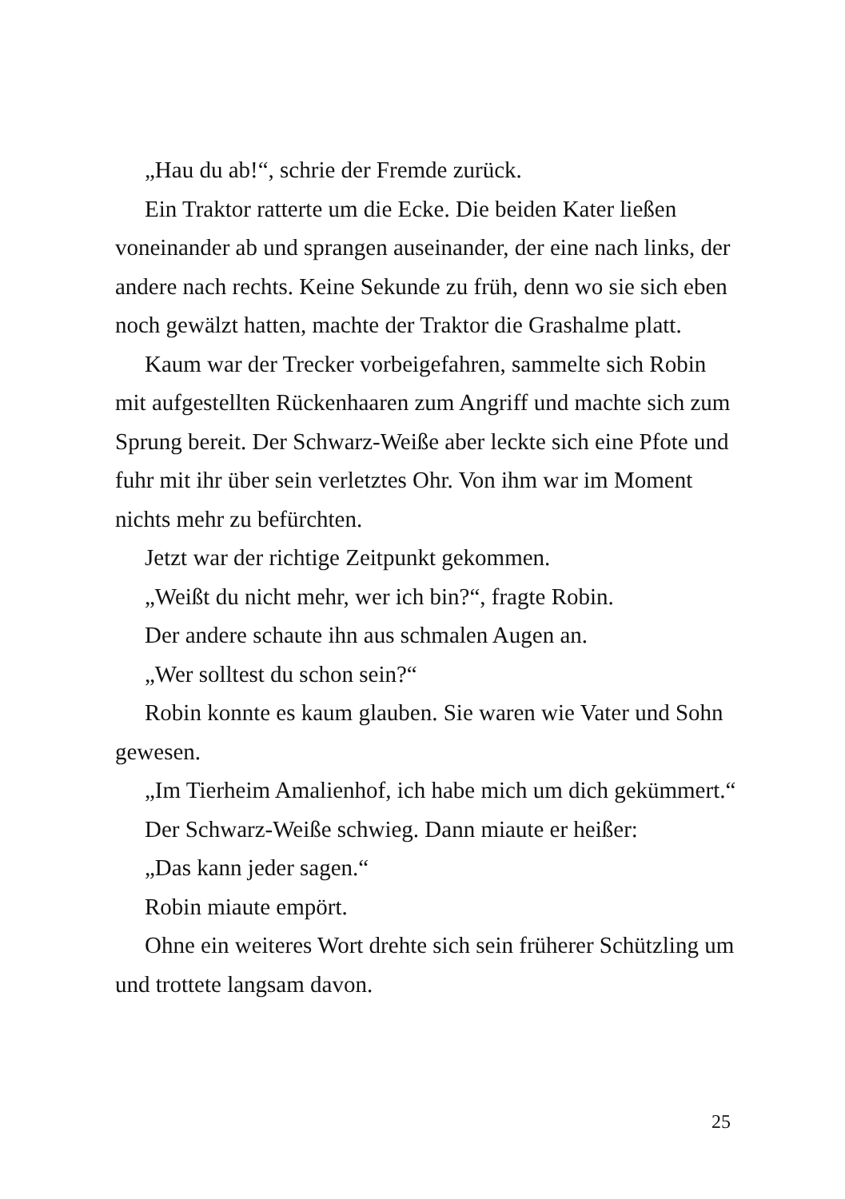„Hau du ab!“, schrie der Fremde zurück.
Ein Traktor ratterte um die Ecke. Die beiden Kater ließen voneinander ab und sprangen auseinander, der eine nach links, der andere nach rechts. Keine Sekunde zu früh, denn wo sie sich eben noch gewälzt hatten, machte der Traktor die Grashalme platt.
Kaum war der Trecker vorbeigefahren, sammelte sich Robin mit aufgestellten Rückenhaaren zum Angriff und machte sich zum Sprung bereit. Der Schwarz-Weiße aber leckte sich eine Pfote und fuhr mit ihr über sein verletztes Ohr. Von ihm war im Moment nichts mehr zu befürchten.
Jetzt war der richtige Zeitpunkt gekommen.
„Weißt du nicht mehr, wer ich bin?“, fragte Robin.
Der andere schaute ihn aus schmalen Augen an.
„Wer solltest du schon sein?“
Robin konnte es kaum glauben. Sie waren wie Vater und Sohn gewesen.
„Im Tierheim Amalienhof, ich habe mich um dich gekümmert.“
Der Schwarz-Weiße schwieg. Dann miaute er heißer:
„Das kann jeder sagen.“
Robin miaute empört.
Ohne ein weiteres Wort drehte sich sein früherer Schützling um und trottete langsam davon.
25